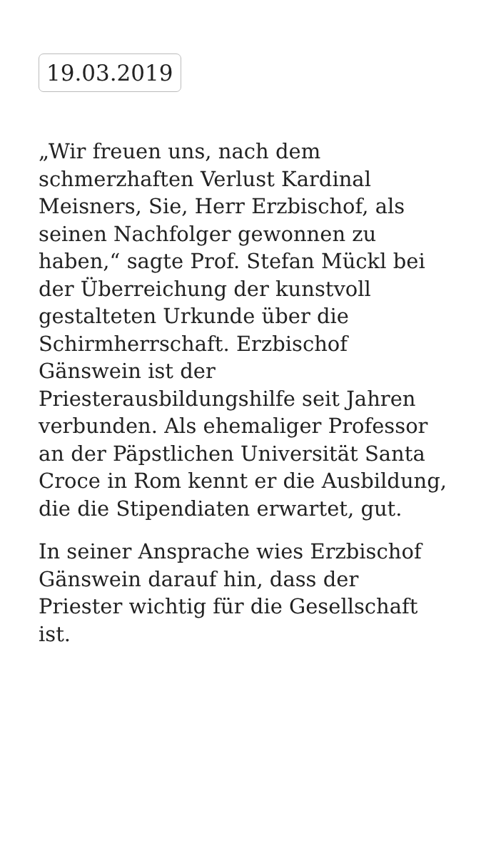19.03.2019
„Wir freuen uns, nach dem schmerzhaften Verlust Kardinal Meisners, Sie, Herr Erzbischof, als seinen Nachfolger gewonnen zu haben,“ sagte Prof. Stefan Mückl bei der Überreichung der kunstvoll gestalteten Urkunde über die Schirmherrschaft. Erzbischof Gänswein ist der Priesterausbildungshilfe seit Jahren verbunden. Als ehemaliger Professor an der Päpstlichen Universität Santa Croce in Rom kennt er die Ausbildung, die die Stipendiaten erwartet, gut.
In seiner Ansprache wies Erzbischof Gänswein darauf hin, dass der Priester wichtig für die Gesellschaft ist.